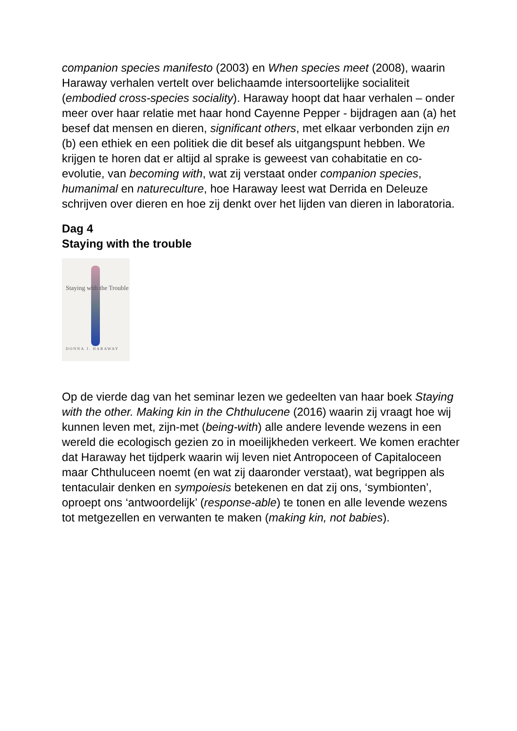companion species manifesto (2003) en When species meet (2008), waarin Haraway verhalen vertelt over belichaamde intersoortelijke socialiteit (embodied cross-species sociality). Haraway hoopt dat haar verhalen – onder meer over haar relatie met haar hond Cayenne Pepper - bijdragen aan (a) het besef dat mensen en dieren, significant others, met elkaar verbonden zijn en (b) een ethiek en een politiek die dit besef als uitgangspunt hebben. We krijgen te horen dat er altijd al sprake is geweest van cohabitatie en co-evolutie, van becoming with, wat zij verstaat onder companion species, humanimal en natureculture, hoe Haraway leest wat Derrida en Deleuze schrijven over dieren en hoe zij denkt over het lijden van dieren in laboratoria.
Dag 4
Staying with the trouble
Staying with the Trouble
DONNA J. HARAWAY
Op de vierde dag van het seminar lezen we gedeelten van haar boek Staying with the other. Making kin in the Chthulucene (2016) waarin zij vraagt hoe wij kunnen leven met, zijn-met (being-with) alle andere levende wezens in een wereld die ecologisch gezien zo in moeilijkheden verkeert. We komen erachter dat Haraway het tijdperk waarin wij leven niet Antropoceen of Capitaloceen maar Chthuluceen noemt (en wat zij daaronder verstaat), wat begrippen als tentaculair denken en sympoiesis betekenen en dat zij ons, ‘symbionten’, oproept ons ‘antwoordelijk’ (response-able) te tonen en alle levende wezens tot metgezellen en verwanten te maken (making kin, not babies).